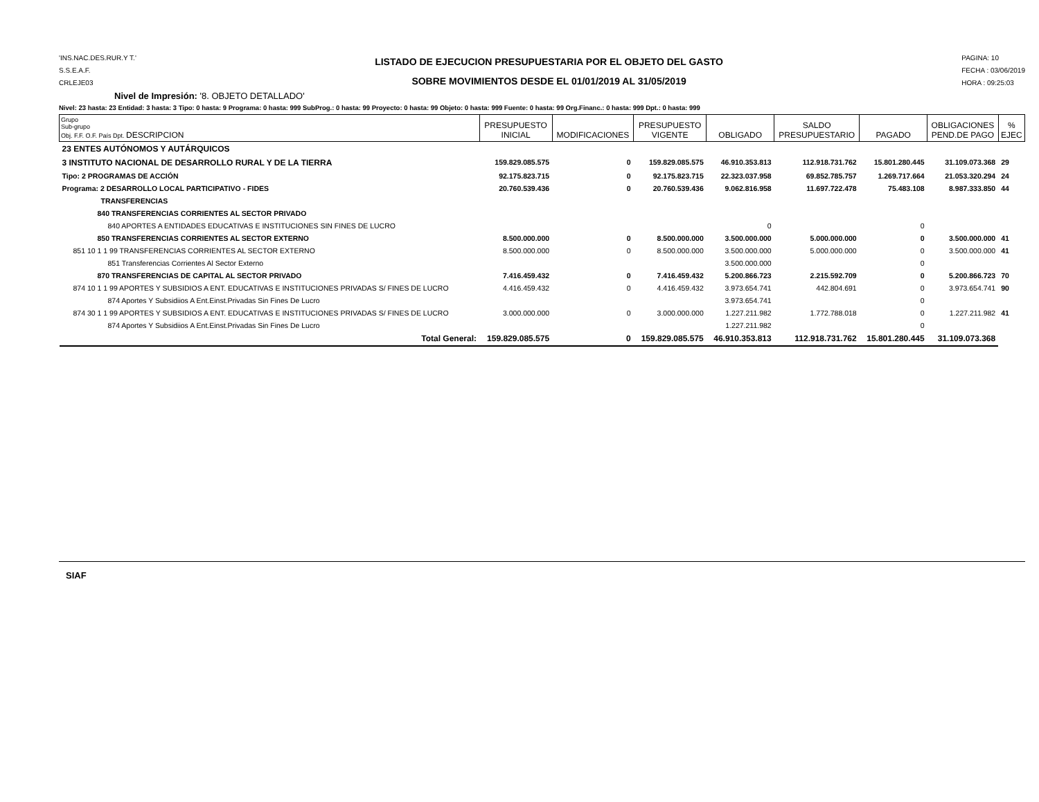'INS.NAC.DES.RUR.Y T.'
S.S.E.A.F.
CRLEJE03
LISTADO DE EJECUCION PRESUPUESTARIA POR EL OBJETO DEL GASTO
SOBRE MOVIMIENTOS DESDE EL 01/01/2019 AL 31/05/2019
PAGINA: 10
FECHA : 03/06/2019
HORA : 09:25:03
Nivel de Impresión: '8. OBJETO DETALLADO'
Nivel: 23 hasta: 23 Entidad: 3 hasta: 3 Tipo: 0 hasta: 9 Programa: 0 hasta: 999 SubProg.: 0 hasta: 99 Proyecto: 0 hasta: 99 Objeto: 0 hasta: 999 Fuente: 0 hasta: 99 Org.Financ.: 0 hasta: 999 Dpt.: 0 hasta: 999
| Grupo Sub-grupo Obj. F.F. O.F. País Dpt. DESCRIPCION | PRESUPUESTO INICIAL | MODIFICACIONES | PRESUPUESTO VIGENTE | OBLIGADO | SALDO PRESUPUESTARIO | PAGADO | OBLIGACIONES PEND.DE PAGO | % EJEC |
| --- | --- | --- | --- | --- | --- | --- | --- | --- |
| 23 ENTES AUTÓNOMOS Y AUTÁRQUICOS | | | | | | | | |
| 3 INSTITUTO NACIONAL DE DESARROLLO RURAL Y DE LA TIERRA | 159.829.085.575 | 0 | 159.829.085.575 | 46.910.353.813 | 112.918.731.762 | 15.801.280.445 | 31.109.073.368 | 29 |
| Tipo: 2 PROGRAMAS DE ACCIÓN | 92.175.823.715 | 0 | 92.175.823.715 | 22.323.037.958 | 69.852.785.757 | 1.269.717.664 | 21.053.320.294 | 24 |
| Programa: 2 DESARROLLO LOCAL PARTICIPATIVO - FIDES | 20.760.539.436 | 0 | 20.760.539.436 | 9.062.816.958 | 11.697.722.478 | 75.483.108 | 8.987.333.850 | 44 |
| TRANSFERENCIAS | | | | | | | | |
| 840 TRANSFERENCIAS CORRIENTES AL SECTOR PRIVADO | | | | | | | | |
| 840 APORTES A ENTIDADES EDUCATIVAS E INSTITUCIONES SIN FINES DE LUCRO | | | | 0 | | 0 | | |
| 850 TRANSFERENCIAS CORRIENTES AL SECTOR EXTERNO | 8.500.000.000 | 0 | 8.500.000.000 | 3.500.000.000 | 5.000.000.000 | 0 | 3.500.000.000 | 41 |
| 851 10 1 1 99 TRANSFERENCIAS CORRIENTES AL SECTOR EXTERNO | 8.500.000.000 | 0 | 8.500.000.000 | 3.500.000.000 | 5.000.000.000 | 0 | 3.500.000.000 | 41 |
| 851 Transferencias Corrientes Al Sector Externo | | | | 3.500.000.000 | | 0 | | |
| 870 TRANSFERENCIAS DE CAPITAL AL SECTOR PRIVADO | 7.416.459.432 | 0 | 7.416.459.432 | 5.200.866.723 | 2.215.592.709 | 0 | 5.200.866.723 | 70 |
| 874 10 1 1 99 APORTES Y SUBSIDIOS A ENT. EDUCATIVAS E INSTITUCIONES PRIVADAS S/ FINES DE LUCRO | 4.416.459.432 | 0 | 4.416.459.432 | 3.973.654.741 | 442.804.691 | 0 | 3.973.654.741 | 90 |
| 874 Aportes Y Subsidiios A Ent.Einst.Privadas Sin Fines De Lucro | | | | 3.973.654.741 | | 0 | | |
| 874 30 1 1 99 APORTES Y SUBSIDIOS A ENT. EDUCATIVAS E INSTITUCIONES PRIVADAS S/ FINES DE LUCRO | 3.000.000.000 | 0 | 3.000.000.000 | 1.227.211.982 | 1.772.788.018 | 0 | 1.227.211.982 | 41 |
| 874 Aportes Y Subsidiios A Ent.Einst.Privadas Sin Fines De Lucro | | | | 1.227.211.982 | | 0 | | |
| Total General: | 159.829.085.575 | 0 | 159.829.085.575 | 46.910.353.813 | 112.918.731.762 | 15.801.280.445 | 31.109.073.368 | |
SIAF